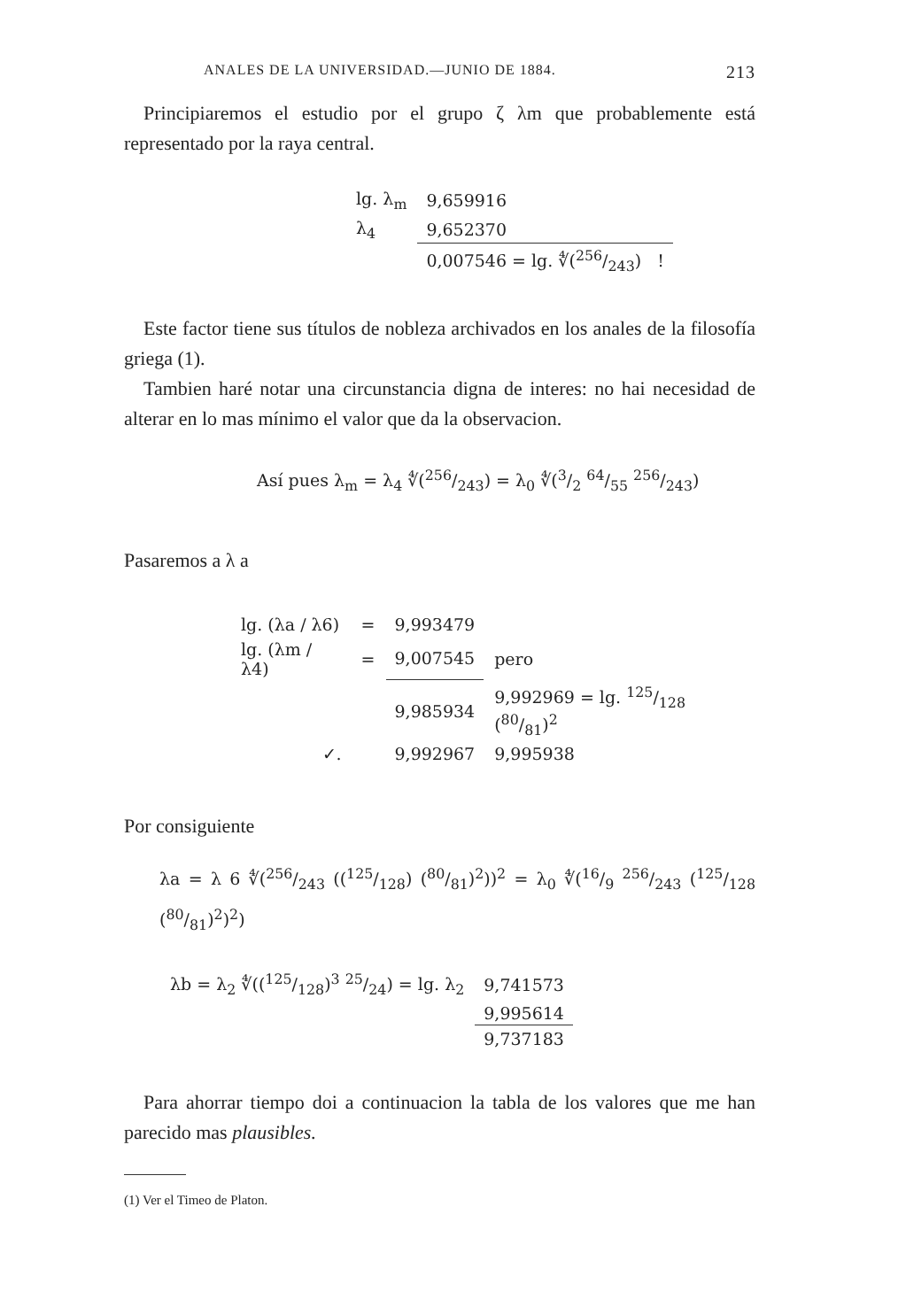ANALES DE LA UNIVERSIDAD.—JUNIO DE 1884. 213
Principiaremos el estudio por el grupo ζ λm que probablemente está representado por la raya central.
| lg. λ<sub>m</sub> | 9,659916 |
| λ<sub>4</sub> | 9,652370 |
| | 0,007546 = lg. ∜(256/243) ! |
Este factor tiene sus títulos de nobleza archivados en los anales de la filosofía griega (1).
Tambien haré notar una circunstancia digna de interes: no hai necesidad de alterar en lo mas mínimo el valor que da la observacion.
Así pues λ<sub>m</sub> = λ<sub>4</sub> ∜(256/243) = λ<sub>0</sub> ∜(3/2 64/55 256/243)
Pasaremos a λ a
| lg. (λa / λ6) | = | 9,993479 | |
| lg. (λm / λ4) | = | 9,007545 | pero |
| | | 9,985934 | 9,992969 = lg. 125/128 (80/81)<sup>2</sup> |
| ✓. | | 9,992967 | 9,995938 |
Por consiguiente
λa = λ 6 ∜(256/243 ((125/128) (80/81)<sup>2</sup>))<sup>2</sup> = λ<sub>0</sub> ∜(16/9 256/243 (125/128 (80/81)<sup>2</sup>)<sup>2</sup>)
| λb = λ<sub>2</sub> ∜((125/128)<sup>3</sup> 25/24) = lg. λ<sub>2</sub> | 9,741573 |
| | 9,995614 |
| | 9,737183 |
Para ahorrar tiempo doi a continuacion la tabla de los valores que me han parecido mas plausibles.
(1) Ver el Timeo de Platon.